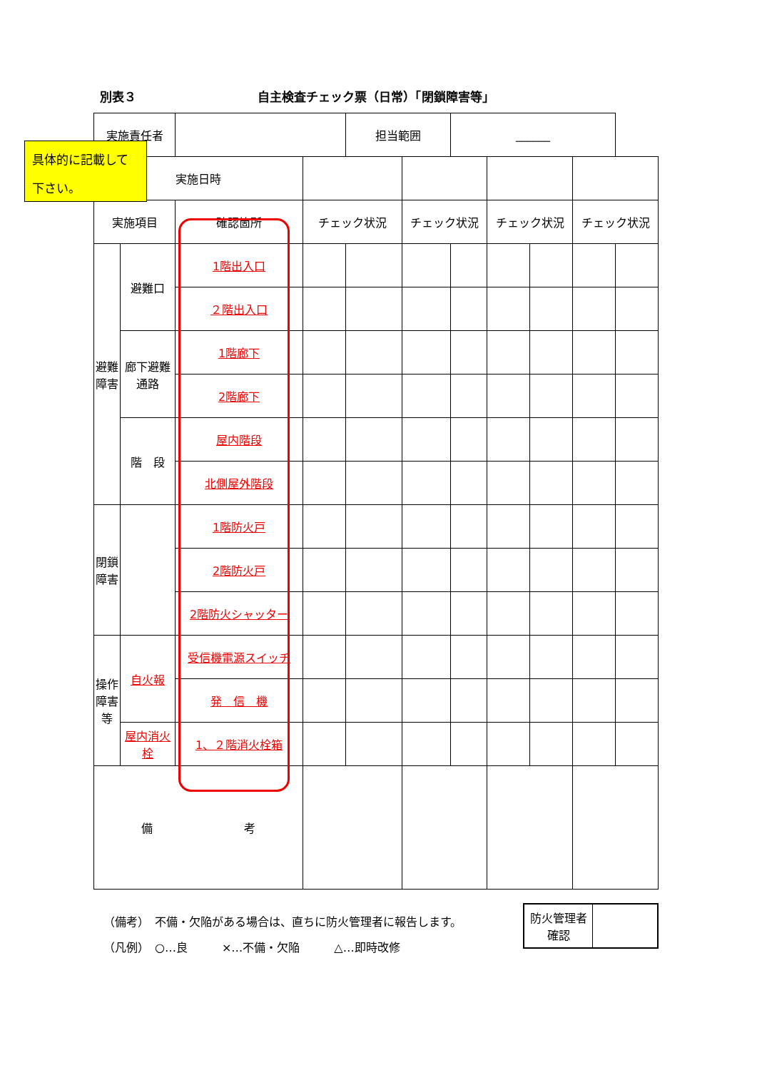別表３ 自主検査チェック票（日常）「閉鎖障害等」
| 実施責任者 | | | | 担当範囲 | | ______ | | | | |
| 実施日時 | | | | | | | | | | |
| 実施項目 | | 確認箇所 | チェック状況 | | チェック状況 | | チェック状況 | | チェック状況 | |
| 避難障害 | 避難口 | 1階出入口 | | | | | | | | |
| | | ２階出入口 | | | | | | | | |
| | 廊下避難通路 | 1階廊下 | | | | | | | | |
| | | 2階廊下 | | | | | | | | |
| | 階 段 | 屋内階段 | | | | | | | | |
| | | 北側屋外階段 | | | | | | | | |
| 閉鎖障害 | | 1階防火戸 | | | | | | | | |
| | | 2階防火戸 | | | | | | | | |
| | | 2階防火シャッター | | | | | | | | |
| 操作障害等 | 自火報 | 受信機電源スイッチ | | | | | | | | |
| | | 発 信 機 | | | | | | | | |
| | 屋内消火栓 | 1、２階消火栓箱 | | | | | | | | |
| 備 考 | | | | | | | | | | |
具体的に記載して
下さい。
（備考）　不備・欠陥がある場合は、直ちに防火管理者に報告します。
（凡例）　○…良　　　×…不備・欠陥　　　△…即時改修
| 防火管理者確認 | |